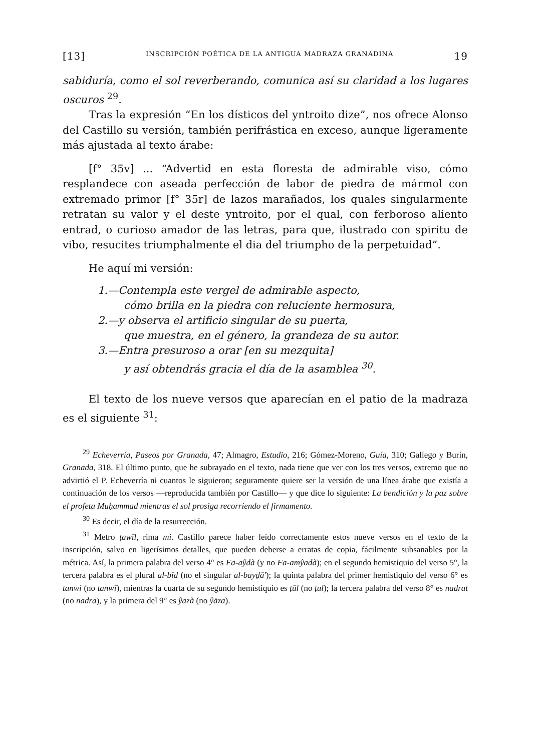[13] INSCRIPCIÓN POÉTICA DE LA ANTIGUA MADRAZA GRANADINA 19
sabiduría, como el sol reverberando, comunica así su claridad a los lugares oscuros <sup>29</sup>.
Tras la expresión “En los dísticos del yntroito dize”, nos ofrece Alonso del Castillo su versión, también perifrástica en exceso, aunque ligeramente más ajustada al texto árabe:
[f° 35v] ... “Advertid en esta floresta de admirable viso, cómo resplandece con aseada perfección de labor de piedra de mármol con extremado primor [f° 35r] de lazos marañados, los quales singularmente retratan su valor y el deste yntroito, por el qual, con ferboroso aliento entrad, o curioso amador de las letras, para que, ilustrado con spiritu de vibo, resucites triumphalmente el dia del triumpho de la perpetuidad”.
He aquí mi versión:
1.—Contempla este vergel de admirable aspecto,
cómo brilla en la piedra con reluciente hermosura,
2.—y observa el artificio singular de su puerta,
que muestra, en el género, la grandeza de su autor.
3.—Entra presuroso a orar [en su mezquita]
y así obtendrás gracia el día de la asamblea <sup>30</sup>.
El texto de los nueve versos que aparecían en el patio de la madraza es el siguiente <sup>31</sup>:
<sup>29</sup> Echeverría, Paseos por Granada, 47; Almagro, Estudio, 216; Gómez-Moreno, Guía, 310; Gallego y Burín, Granada, 318. El último punto, que he subrayado en el texto, nada tiene que ver con los tres versos, extremo que no advirtió el P. Echeverría ni cuantos le siguieron; seguramente quiere ser la versión de una línea árabe que existía a continuación de los versos —reproducida también por Castillo— y que dice lo siguiente: La bendición y la paz sobre el profeta Muḥammad mientras el sol prosiga recorriendo el firmamento.
<sup>30</sup> Es decir, el día de la resurrección.
<sup>31</sup> Metro ṭawīl, rima mi. Castillo parece haber leído correctamente estos nueve versos en el texto de la inscripción, salvo en ligerísimos detalles, que pueden deberse a erratas de copia, fácilmente subsanables por la métrica. Así, la primera palabra del verso 4° es Fa-aŷdà (y no Fa-amŷadà); en el segundo hemistiquio del verso 5°, la tercera palabra es el plural al-bīd (no el singular al-bayḍā'); la quinta palabra del primer hemistiquio del verso 6° es tanwi (no tanwī), mientras la cuarta de su segundo hemistiquio es ṭūl (no ṭul); la tercera palabra del verso 8° es nadrat (no nadra), y la primera del 9° es ŷazà (no ŷāza).